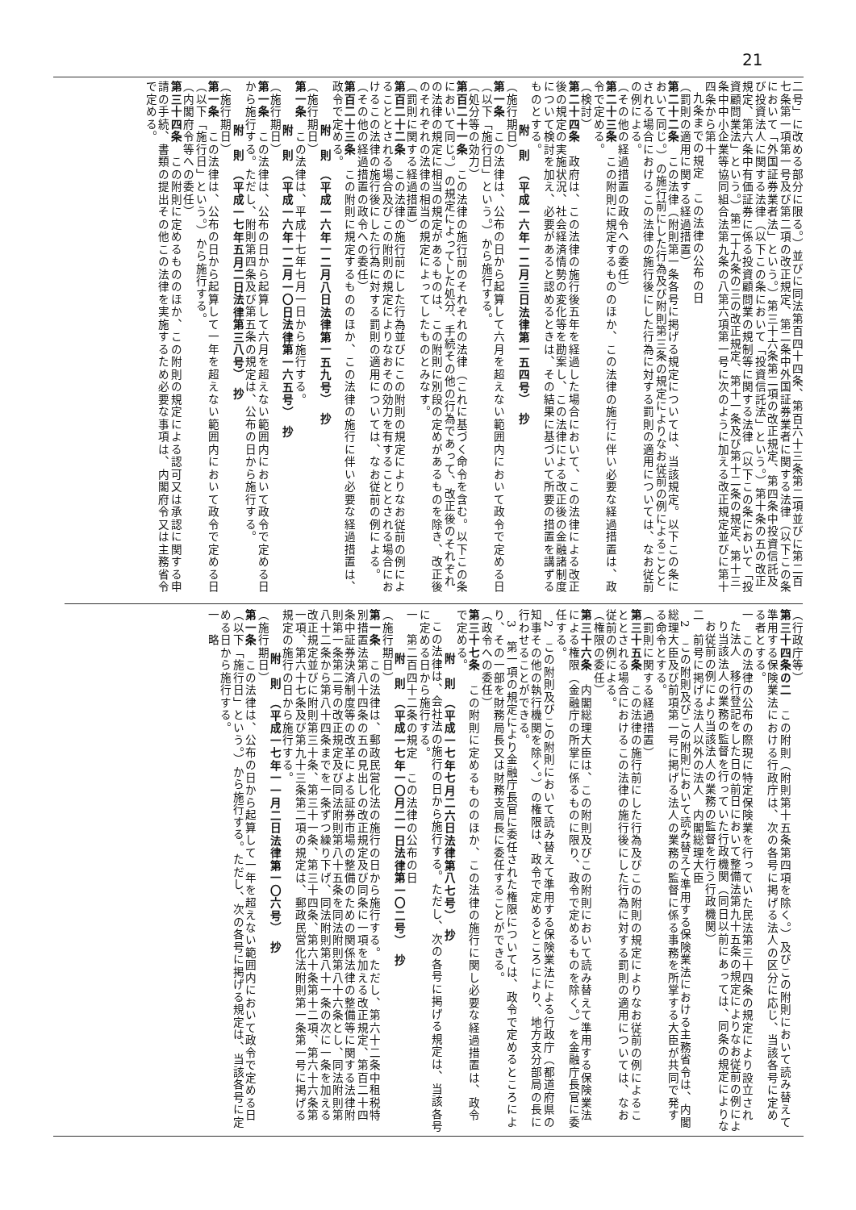21
二号」に改める部分に限る。）並びに同法第百四十四条、第百六十三条第二項並びに第二百七条第一項第一号及び第二項の改正規定、第二条中外国証券業者に関する法律（以下この条において「外国証券業者法」という。）第三十六条第二項の改正規定、第四条中投資信託及び投資法人に関する法律（以下この条において「投資信託法」という。）第十条の五の改正規定、第六条中有価証券に係る投資顧問業の規制等に関する法律（以下この条において「投資顧問業法」という。）第二十九条の三の改正規定、第十一条及び第十二条の規定、第十三条中中小企業等協同組合法第九条の八第六項第一号に次のように加える改正規定並びに第十四条から第十
九条までの規定　この法律の公布の日
（罰則の適用に関する経過措置）
第二十二条　この法律（附則第一条各号に掲げる規定については、当該規定。以下この条において同じ。）の施行前にした行為及び附則第三条の規定によりなお従前の例によることとされる場合におけるこの法律の施行後にした行為に対する罰則の適用については、なお従前の例による。
（その他の経過措置の政令への委任）
第二十三条　この附則に規定するもののほか、この法律の施行に伴い必要な経過措置は、政令で定める。
（検討）
第二十四条　政府は、この法律の施行後五年を経過した場合において、この法律による改正後の規定の実施状況、社会経済情勢の変化等を勘案し、この法律による改正後の金融諸制度について検討を加え、必要があると認めるときは、その結果に基づいて所要の措置を講ずるものとする。
附　則　（平成一六年一二月三日法律第一五四号）　抄
（施行期日）
第一条　この法律は、公布の日から起算して六月を超えない範囲内において政令で定める日（以下「施行日」という。）から施行する。
（処分等の効力）
第百二十一条　この法律の施行前のそれぞれの法律（これに基づく命令を含む。以下この条において同じ。）の規定によってした処分、手続その他の行為であって、改正後のそれぞれの法律の規定に相当の規定があるものは、この附則に別段の定めがあるものを除き、改正後のそれぞれの法律の相当の規定によってしたものとみなす。
（罰則に関する経過措置）
第百二十二条　この法律の施行前にした行為並びにこの附則の規定によりなお従前の例によることとされる場合及びこの附則の規定によりなおその効力を有することとされる場合におけるこの法律の施行後にした行為に対する罰則の適用については、なお従前の例による。
（その他の経過措置の政令への委任）
第百二十三条　この附則に規定するもののほか、この法律の施行に伴い必要な経過措置は、政令で定める。
附　則　（平成一六年一二月八日法律第一五九号）　抄
（施行期日）
第一条　この法律は、平成十七年七月一日から施行する。
附　則　（平成一六年一二月一〇日法律第一六五号）　抄
（施行期日）
第一条　この法律は、公布の日から起算して六月を超えない範囲内において政令で定める日から施行する。ただし、附則第四条及び第五条の規定は、公布の日から施行する。
附　則　（平成一七年五月二日法律第三八号）　抄
（施行期日）
第一条　この法律は、公布の日から起算して一年を超えない範囲内において政令で定める日（以下「施行日」という。）から施行する。
（内閣府令等への委任）
第三十四条　この附則に定めるもののほか、この附則の規定による認可又は承認に関する申請の手続、書類の提出その他この法律を実施するため必要な事項は、内閣府令又は主務省令で定める。
（行政庁等）
第三十四条の二　この附則（附則第十五条第四項を除く。）及びこの附則において読み替えて準用する保険業法における行政庁は、次の各号に掲げる法人の区分に応じ、当該各号に定める者とする。
一　この法律の公布の際現に特定保険業を行っていた民法第三十四条の規定により設立された法人　移行登記をした日の前日において整備法第九十五条の規定によりなお従前の例により当該法人の業務の監督を行っていた行政機関（同日以前にあっては、同条の規定によりなお従前の例により当該法人の業務の監督を行う行政機関）
二　前号に掲げる法人以外の法人　内閣総理大臣
2　この附則及びこの附則において読み替えて準用する保険業法における主務省令は、内閣総理大臣及び前項第一号に掲げる法人の業務の監督に係る事務を所掌する大臣が共同で発する命令とする。
（罰則に関する経過措置）
第三十五条　この法律の施行前にした行為及びこの附則の規定によりなお従前の例によることとされる場合におけるこの法律の施行後にした行為に対する罰則の適用については、なお従前の例による。
（権限の委任）
第三十六条　内閣総理大臣は、この附則及びこの附則において読み替えて準用する保険業法による権限（金融庁の所掌に係るものに限り、政令で定めるものを除く。）を金融庁長官に委任する。
2　この附則及びこの附則において読み替えて準用する保険業法による行政庁（都道府県の知事その他の執行機関を除く。）の権限は、政令で定めるところにより、地方支分部局の長に行わせることができる。
3　第一項の規定により金融庁長官に委任された権限については、政令で定めるところにより、その一部を財務局長又は財務支局長に委任することができる。
（政令への委任）
第三十七条　この附則に定めるもののほか、この法律の施行に関し必要な経過措置は、政令で定める。
附　則　（平成一七年七月二六日法律第八七号）　抄
この法律は、会社法の施行の日から施行する。ただし、次の各号に掲げる規定は、当該各号に定める日から施行する。
一　第二百四十二条の規定　この法律の公布の日
附　則　（平成一七年一〇月二一日法律第一〇二号）　抄
（施行期日）
第一条　この法律は、郵政民営化法の施行の日から施行する。ただし、第六十二条中租税特別措置法第八十四条の五の見出しの改正規定及び同条に一項を加える改正規定、第百二十四条中証券決済制度等の改革による証券市場の整備のための関係法律の整備等に関する法律附則第一条第二号の改正規定及び同法附則第八十五条を同法附則第八十六条とし、同法附則第八十二条から第八十四条までを一条ずつ繰り下げ、同法附則第八十一条の次に一条を加える改正規定並びに附則第三十条、第三十一条、第三十四条、第六十条第十二項、第六十六条第一項、第六十七条及び第九十三条第二項の規定は、郵政民営化法附則第一条第一号に掲げる規定の施行の日から施行する。
附　則　（平成一七年一一月二日法律第一〇六号）　抄
（施行期日）
第一条　この法律は、公布の日から起算して一年を超えない範囲内において政令で定める日（以下「施行日」という。）から施行する。ただし、次の各号に掲げる規定は、当該各号に定める日から施行する。
一　略